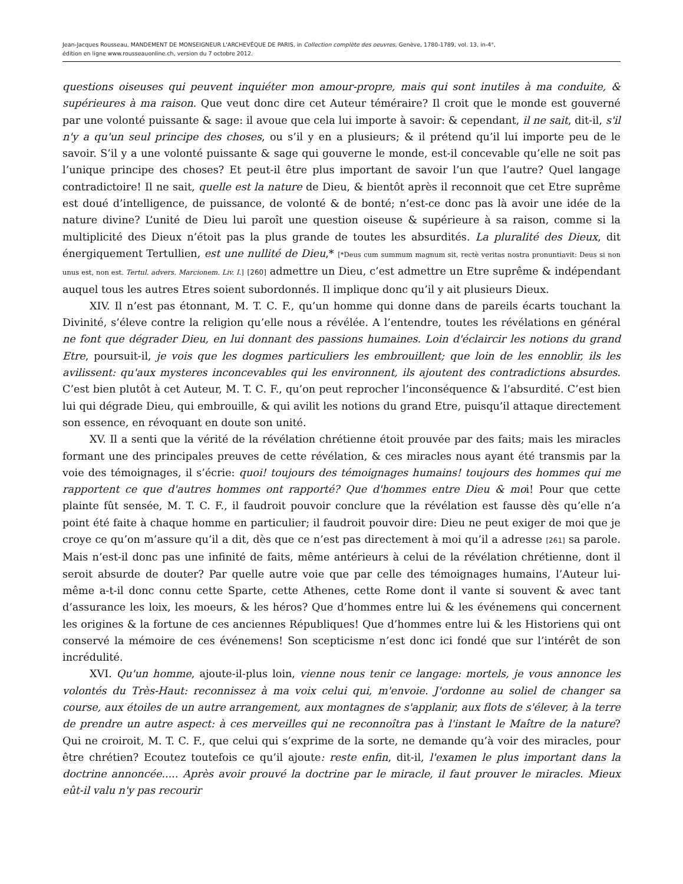Jean-Jacques Rousseau, MANDEMENT DE MONSEIGNEUR L'ARCHEVÊQUE DE PARIS, in Collection complète des oeuvres, Genève, 1780-1789, vol. 13, in-4°,
édition en ligne www.rousseauonline.ch, version du 7 octobre 2012.
questions oiseuses qui peuvent inquiéter mon amour-propre, mais qui sont inutiles à ma conduite, & supérieures à ma raison. Que veut donc dire cet Auteur téméraire? Il croit que le monde est gouverné par une volonté puissante & sage: il avoue que cela lui importe à savoir: & cependant, il ne sait, dit-il, s'il n'y a qu'un seul principe des choses, ou s’il y en a plusieurs; & il prétend qu’il lui importe peu de le savoir. S’il y a une volonté puissante & sage qui gouverne le monde, est-il concevable qu’elle ne soit pas l’unique principe des choses? Et peut-il être plus important de savoir l’un que l’autre? Quel langage contradictoire! Il ne sait, quelle est la nature de Dieu, & bientôt après il reconnoit que cet Etre suprême est doué d’intelligence, de puissance, de volonté & de bonté; n’est-ce donc pas là avoir une idée de la nature divine? L’unité de Dieu lui paroît une question oiseuse & supérieure à sa raison, comme si la multiplicité des Dieux n’étoit pas la plus grande de toutes les absurdités. La pluralité des Dieux, dit énergiquement Tertullien, est une nullité de Dieu,* [*Deus cum summum magnum sit, rectè veritas nostra pronuntiavit: Deus si non unus est, non est. Tertul. advers. Marcionem. Liv. I.] [260] admettre un Dieu, c’est admettre un Etre suprême & indépendant auquel tous les autres Etres soient subordonnés. Il implique donc qu’il y ait plusieurs Dieux.
XIV. Il n’est pas étonnant, M. T. C. F., qu’un homme qui donne dans de pareils écarts touchant la Divinité, s’éleve contre la religion qu’elle nous a révélée. A l’entendre, toutes les révélations en général ne font que dégrader Dieu, en lui donnant des passions humaines. Loin d'éclaircir les notions du grand Etre, poursuit-il, je vois que les dogmes particuliers les embrouillent; que loin de les ennoblir, ils les avilissent: qu'aux mysteres inconcevables qui les environnent, ils ajoutent des contradictions absurdes. C’est bien plutôt à cet Auteur, M. T. C. F., qu’on peut reprocher l’inconséquence & l’absurdité. C’est bien lui qui dégrade Dieu, qui embrouille, & qui avilit les notions du grand Etre, puisqu’il attaque directement son essence, en révoquant en doute son unité.
XV. Il a senti que la vérité de la révélation chrétienne étoit prouvée par des faits; mais les miracles formant une des principales preuves de cette révélation, & ces miracles nous ayant été transmis par la voie des témoignages, il s’écrie: quoi! toujours des témoignages humains! toujours des hommes qui me rapportent ce que d'autres hommes ont rapporté? Que d'hommes entre Dieu & moi! Pour que cette plainte fût sensée, M. T. C. F., il faudroit pouvoir conclure que la révélation est fausse dès qu’elle n’a point été faite à chaque homme en particulier; il faudroit pouvoir dire: Dieu ne peut exiger de moi que je croye ce qu’on m’assure qu’il a dit, dès que ce n’est pas directement à moi qu’il a adresse [261] sa parole. Mais n’est-il donc pas une infinité de faits, même antérieurs à celui de la révélation chrétienne, dont il seroit absurde de douter? Par quelle autre voie que par celle des témoignages humains, l’Auteur lui-même a-t-il donc connu cette Sparte, cette Athenes, cette Rome dont il vante si souvent & avec tant d’assurance les loix, les moeurs, & les héros? Que d’hommes entre lui & les événemens qui concernent les origines & la fortune de ces anciennes Républiques! Que d’hommes entre lui & les Historiens qui ont conservé la mémoire de ces événemens! Son scepticisme n’est donc ici fondé que sur l’intérêt de son incrédulité.
XVI. Qu'un homme, ajoute-il-plus loin, vienne nous tenir ce langage: mortels, je vous annonce les volontés du Très-Haut: reconnissez à ma voix celui qui, m'envoie. J'ordonne au soliel de changer sa course, aux étoiles de un autre arrangement, aux montagnes de s'applanir, aux flots de s'élever, à la terre de prendre un autre aspect: à ces merveilles qui ne reconnoîtra pas à l'instant le Maître de la nature? Qui ne croiroit, M. T. C. F., que celui qui s’exprime de la sorte, ne demande qu’à voir des miracles, pour être chrétien? Ecoutez toutefois ce qu’il ajoute: reste enfin, dit-il, l'examen le plus important dans la doctrine annoncée..... Après avoir prouvé la doctrine par le miracle, il faut prouver le miracles. Mieux eût-il valu n'y pas recourir